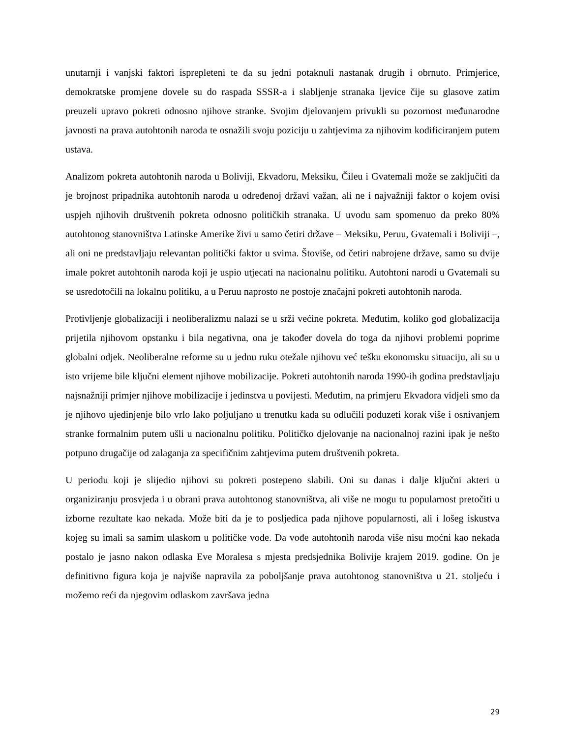unutarnji i vanjski faktori isprepleteni te da su jedni potaknuli nastanak drugih i obrnuto. Primjerice, demokratske promjene dovele su do raspada SSSR-a i slabljenje stranaka ljevice čije su glasove zatim preuzeli upravo pokreti odnosno njihove stranke. Svojim djelovanjem privukli su pozornost međunarodne javnosti na prava autohtonih naroda te osnažili svoju poziciju u zahtjevima za njihovim kodificiranjem putem ustava.
Analizom pokreta autohtonih naroda u Boliviji, Ekvadoru, Meksiku, Čileu i Gvatemali može se zaključiti da je brojnost pripadnika autohtonih naroda u određenoj državi važan, ali ne i najvažniji faktor o kojem ovisi uspjeh njihovih društvenih pokreta odnosno političkih stranaka. U uvodu sam spomenuo da preko 80% autohtonog stanovništva Latinske Amerike živi u samo četiri države – Meksiku, Peruu, Gvatemali i Boliviji –, ali oni ne predstavljaju relevantan politički faktor u svima. Štoviše, od četiri nabrojene države, samo su dvije imale pokret autohtonih naroda koji je uspio utjecati na nacionalnu politiku. Autohtoni narodi u Gvatemali su se usredotočili na lokalnu politiku, a u Peruu naprosto ne postoje značajni pokreti autohtonih naroda.
Protivljenje globalizaciji i neoliberalizmu nalazi se u srži većine pokreta. Međutim, koliko god globalizacija prijetila njihovom opstanku i bila negativna, ona je također dovela do toga da njihovi problemi poprime globalni odjek. Neoliberalne reforme su u jednu ruku otežale njihovu već tešku ekonomsku situaciju, ali su u isto vrijeme bile ključni element njihove mobilizacije. Pokreti autohtonih naroda 1990-ih godina predstavljaju najsnažniji primjer njihove mobilizacije i jedinstva u povijesti. Međutim, na primjeru Ekvadora vidjeli smo da je njihovo ujedinjenje bilo vrlo lako poljuljano u trenutku kada su odlučili poduzeti korak više i osnivanjem stranke formalnim putem ušli u nacionalnu politiku. Političko djelovanje na nacionalnoj razini ipak je nešto potpuno drugačije od zalaganja za specifičnim zahtjevima putem društvenih pokreta.
U periodu koji je slijedio njihovi su pokreti postepeno slabili. Oni su danas i dalje ključni akteri u organiziranju prosvjeda i u obrani prava autohtonog stanovništva, ali više ne mogu tu popularnost pretočiti u izborne rezultate kao nekada. Može biti da je to posljedica pada njihove popularnosti, ali i lošeg iskustva kojeg su imali sa samim ulaskom u političke vode. Da vođe autohtonih naroda više nisu moćni kao nekada postalo je jasno nakon odlaska Eve Moralesa s mjesta predsjednika Bolivije krajem 2019. godine. On je definitivno figura koja je najviše napravila za poboljšanje prava autohtonog stanovništva u 21. stoljeću i možemo reći da njegovim odlaskom završava jedna
29